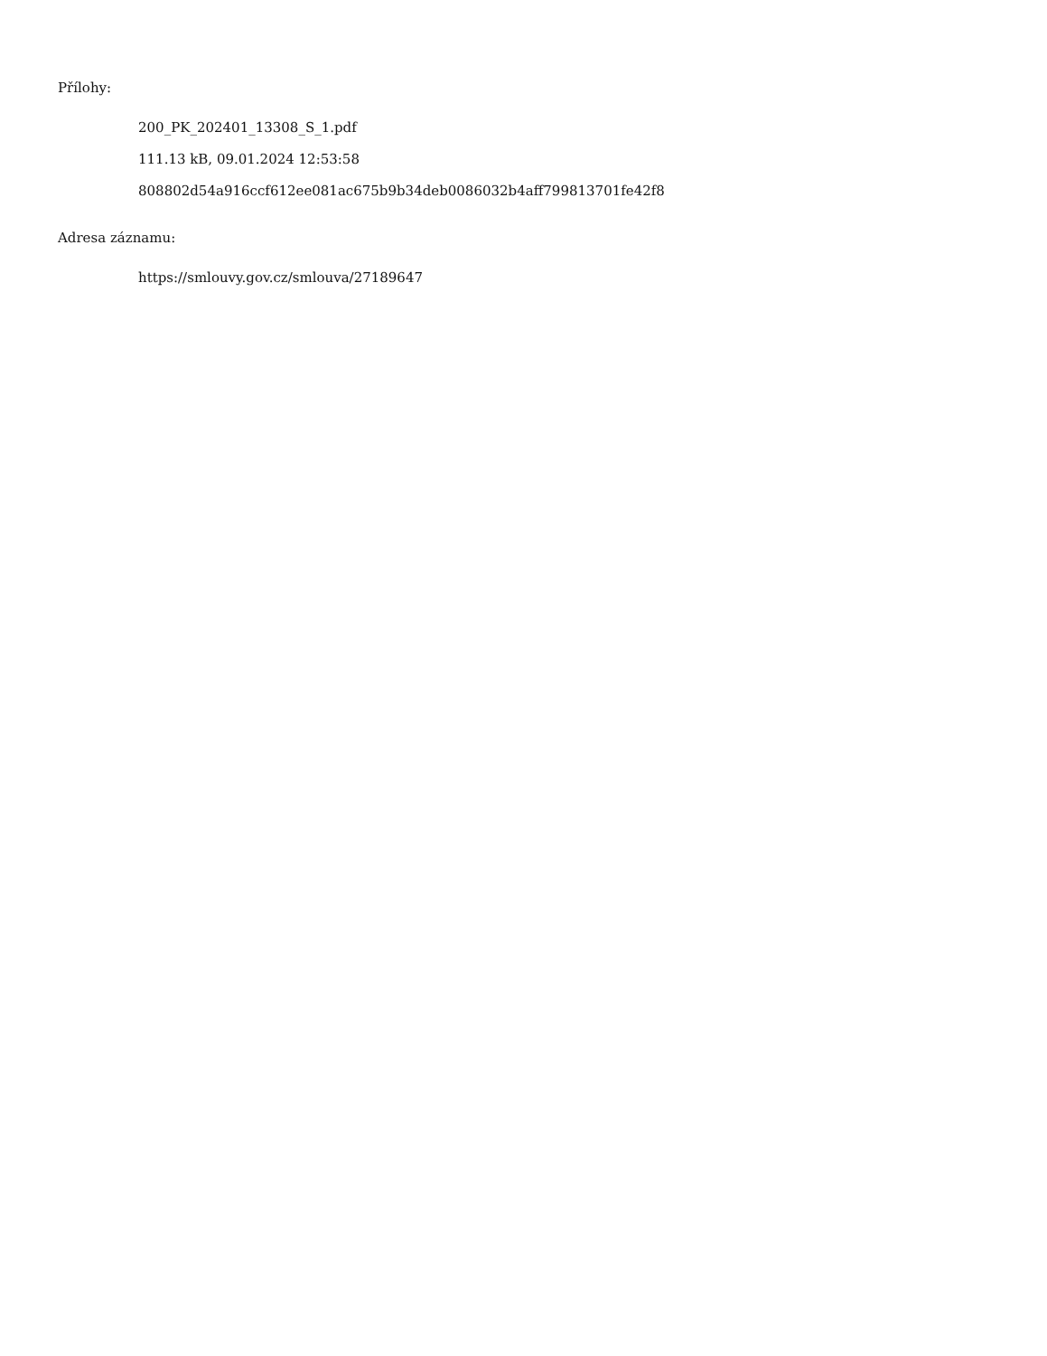Přílohy:
200_PK_202401_13308_S_1.pdf
111.13 kB, 09.01.2024 12:53:58
808802d54a916ccf612ee081ac675b9b34deb0086032b4aff799813701fe42f8
Adresa záznamu:
https://smlouvy.gov.cz/smlouva/27189647